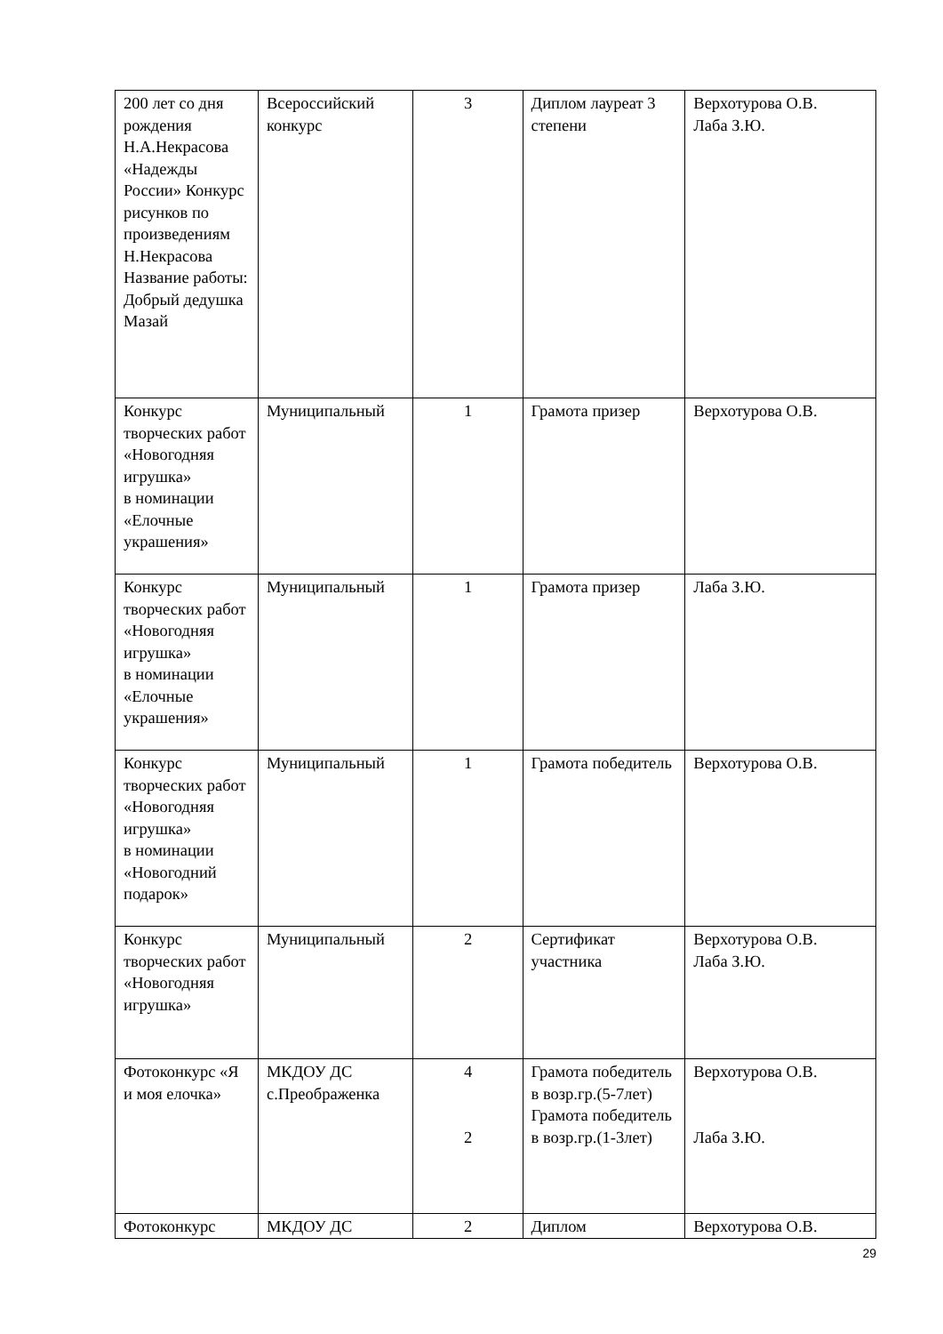| 200 лет со дня рождения Н.А.Некрасова «Надежды России» Конкурс рисунков по произведениям Н.Некрасова Название работы: Добрый дедушка Мазай | Всероссийский конкурс | 3 | Диплом лауреат 3 степени | Верхотурова О.В. Лаба З.Ю. |
| Конкурс творческих работ «Новогодняя игрушка» в номинации «Елочные украшения» | Муниципальный | 1 | Грамота призер | Верхотурова О.В. |
| Конкурс творческих работ «Новогодняя игрушка» в номинации «Елочные украшения» | Муниципальный | 1 | Грамота призер | Лаба З.Ю. |
| Конкурс творческих работ «Новогодняя игрушка» в номинации «Новогодний подарок» | Муниципальный | 1 | Грамота победитель | Верхотурова О.В. |
| Конкурс творческих работ «Новогодняя игрушка» | Муниципальный | 2 | Сертификат участника | Верхотурова О.В. Лаба З.Ю. |
| Фотоконкурс «Я и моя елочка» | МКДОУ ДС с.Преображенка | 4 2 | Грамота победитель в возр.гр.(5-7лет) Грамота победитель в возр.гр.(1-3лет) | Верхотурова О.В. Лаба З.Ю. |
| Фотоконкурс | МКДОУ ДС | 2 | Диплом | Верхотурова О.В. |
29